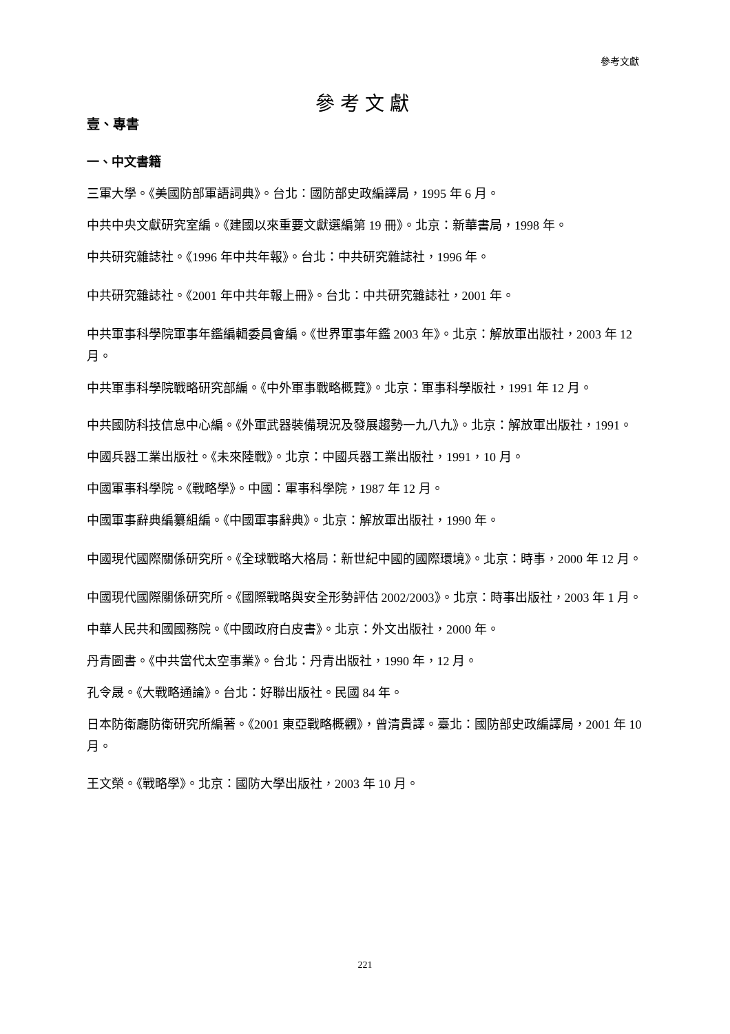參考文獻
參考文獻
壹、專書
一、中文書籍
三軍大學。《美國防部軍語詞典》。台北：國防部史政編譯局，1995 年 6 月。
中共中央文獻研究室編。《建國以來重要文獻選編第 19 冊》。北京：新華書局，1998 年。
中共研究雜誌社。《1996 年中共年報》。台北：中共研究雜誌社，1996 年。
中共研究雜誌社。《2001 年中共年報上冊》。台北：中共研究雜誌社，2001 年。
中共軍事科學院軍事年鑑編輯委員會編。《世界軍事年鑑 2003 年》。北京：解放軍出版社，2003 年 12 月。
中共軍事科學院戰略研究部編。《中外軍事戰略概覽》。北京：軍事科學版社，1991 年 12 月。
中共國防科技信息中心編。《外軍武器裝備現況及發展趨勢一九八九》。北京：解放軍出版社，1991。
中國兵器工業出版社。《未來陸戰》。北京：中國兵器工業出版社，1991，10 月。
中國軍事科學院。《戰略學》。中國：軍事科學院，1987 年 12 月。
中國軍事辭典編纂組編。《中國軍事辭典》。北京：解放軍出版社，1990 年。
中國現代國際關係研究所。《全球戰略大格局：新世紀中國的國際環境》。北京：時事，2000 年 12 月。
中國現代國際關係研究所。《國際戰略與安全形勢評估 2002/2003》。北京：時事出版社，2003 年 1 月。
中華人民共和國國務院。《中國政府白皮書》。北京：外文出版社，2000 年。
丹青圖書。《中共當代太空事業》。台北：丹青出版社，1990 年，12 月。
孔令晟。《大戰略通論》。台北：好聯出版社。民國 84 年。
日本防衛廳防衛研究所編著。《2001 東亞戰略概觀》，曾清貴譯。臺北：國防部史政編譯局，2001 年 10 月。
王文榮。《戰略學》。北京：國防大學出版社，2003 年 10 月。
221